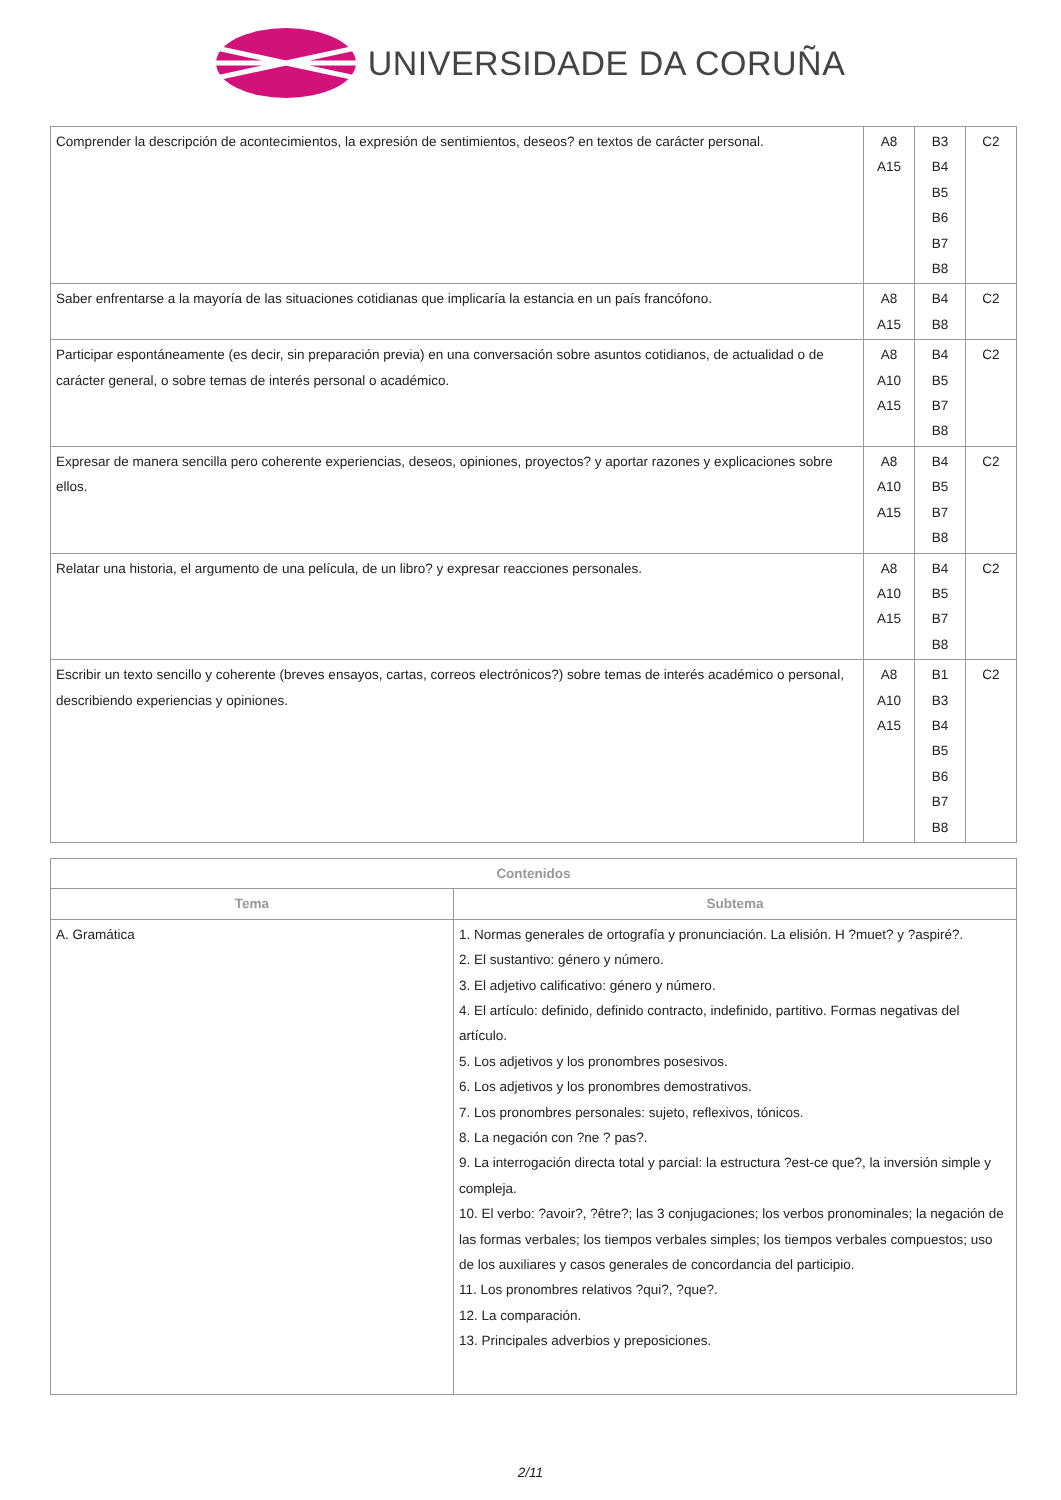UNIVERSIDADE DA CORUÑA
| Comprender la descripción de acontecimientos, la expresión de sentimientos, deseos? en textos de carácter personal. | A8 A15 | B3 B4 B5 B6 B7 B8 | C2 |
| Saber enfrentarse a la mayoría de las situaciones cotidianas que implicaría la estancia en un país francófono. | A8 A15 | B4 B8 | C2 |
| Participar espontáneamente (es decir, sin preparación previa) en una conversación sobre asuntos cotidianos, de actualidad o de carácter general, o sobre temas de interés personal o académico. | A8 A10 A15 | B4 B5 B7 B8 | C2 |
| Expresar de manera sencilla pero coherente experiencias, deseos, opiniones, proyectos? y aportar razones y explicaciones sobre ellos. | A8 A10 A15 | B4 B5 B7 B8 | C2 |
| Relatar una historia, el argumento de una película, de un libro? y expresar reacciones personales. | A8 A10 A15 | B4 B5 B7 B8 | C2 |
| Escribir un texto sencillo y coherente (breves ensayos, cartas, correos electrónicos?) sobre temas de interés académico o personal, describiendo experiencias y opiniones. | A8 A10 A15 | B1 B3 B4 B5 B6 B7 B8 | C2 |
| Contenidos | |
| --- | --- |
| Tema | Subtema |
| A. Gramática | 1. Normas generales de ortografía y pronunciación. La elisión. H ?muet? y ?aspiré?. 2. El sustantivo: género y número. 3. El adjetivo calificativo: género y número. 4. El artículo: definido, definido contracto, indefinido, partitivo. Formas negativas del artículo. 5. Los adjetivos y los pronombres posesivos. 6. Los adjetivos y los pronombres demostrativos. 7. Los pronombres personales: sujeto, reflexivos, tónicos. 8. La negación con ?ne ? pas?. 9. La interrogación directa total y parcial: la estructura ?est-ce que?, la inversión simple y compleja. 10. El verbo: ?avoir?, ?être?; las 3 conjugaciones; los verbos pronominales; la negación de las formas verbales; los tiempos verbales simples; los tiempos verbales compuestos; uso de los auxiliares y casos generales de concordancia del participio. 11. Los pronombres relativos ?qui?, ?que?. 12. La comparación. 13. Principales adverbios y preposiciones. |
2/11